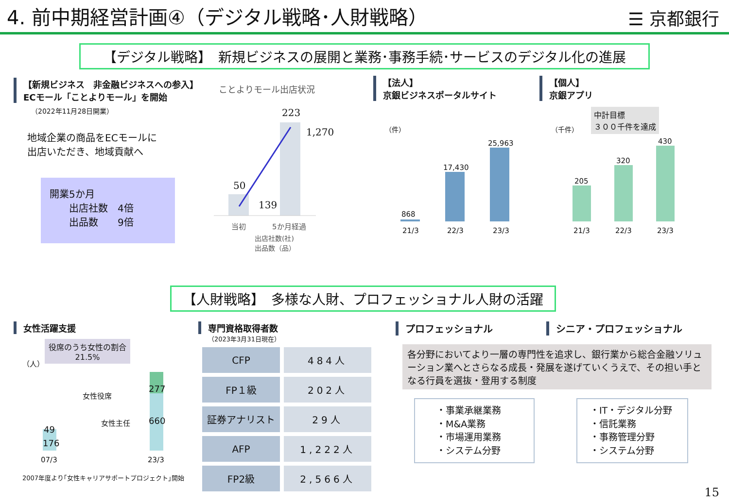4. 前中期経営計画④（デジタル戦略･人財戦略）
☰ 京都銀行
【デジタル戦略】　新規ビジネスの展開と業務･事務手続･サービスのデジタル化の進展
【新規ビジネス　非金融ビジネスへの参入】
ECモール「ことよりモール」を開始
（2022年11月28日開業）
地域企業の商品をECモールに
出店いただき、地域貢献へ
開業5か月
　　出店社数　4倍
　　出品数　　9倍
ことよりモール出店状況
223
1,270
50
139
当初 5か月経過
出店社数(社)
出品数（品）
【法人】
京銀ビジネスポータルサイト
（件）
868
17,430
25,963
21/3 22/3 23/3
【個人】
京銀アプリ
中計目標
３００千件を達成
（千件）
205
320
430
21/3 22/3 23/3
【人財戦略】　多様な人財、プロフェッショナル人財の活躍
女性活躍支援
役席のうち女性の割合
21.5%
（人）
49
176
277
660
女性役席
女性主任
07/3 23/3
2007年度より｢女性キャリアサポートプロジェクト｣開始
専門資格取得者数
（2023年3月31日現在）
| CFP | 484人 |
| FP１級 | 202人 |
| 証券アナリスト | 29人 |
| AFP | 1,222人 |
| FP2級 | 2,566人 |
プロフェッショナル シニア・プロフェッショナル
各分野においてより一層の専門性を追求し、銀行業から総合金融ソリューション業へとさらなる成長・発展を遂げていくうえで、その担い手となる行員を選抜・登用する制度
・事業承継業務
・M&A業務
・市場運用業務
・システム分野
・IT・デジタル分野
・信託業務
・事務管理分野
・システム分野
15